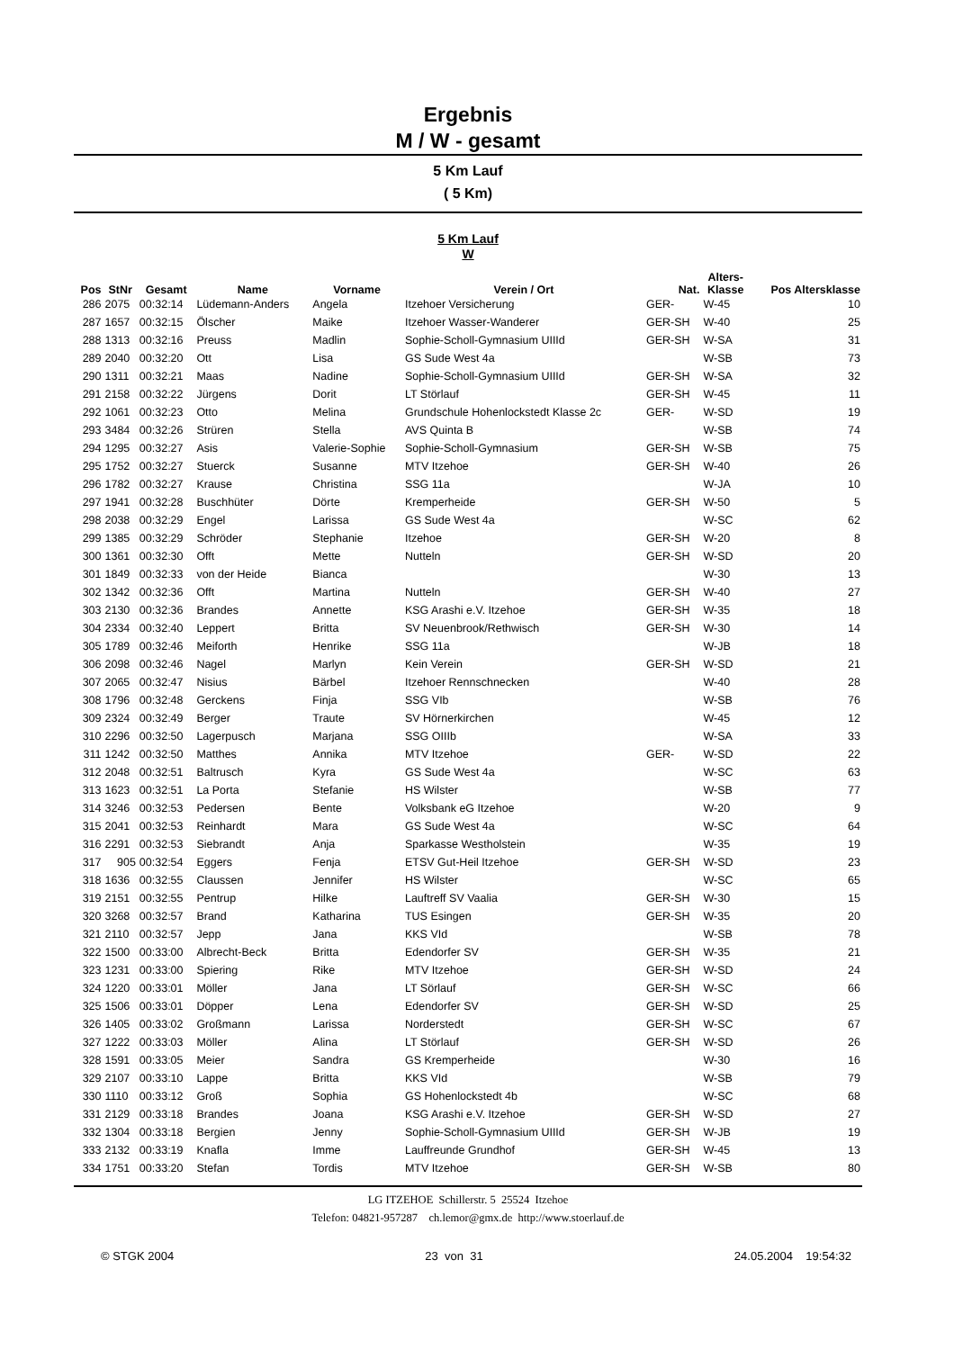Ergebnis
M / W - gesamt
5 Km Lauf
( 5 Km)
5 Km Lauf
W
| Pos | StNr | Gesamt | Name | Vorname | Verein / Ort | Nat. | Alters- Klasse | Pos Altersklasse |
| --- | --- | --- | --- | --- | --- | --- | --- | --- |
| 286 | 2075 | 00:32:14 | Lüdemann-Anders | Angela | Itzehoer Versicherung | GER- | W-45 | 10 |
| 287 | 1657 | 00:32:15 | Ölscher | Maike | Itzehoer Wasser-Wanderer | GER-SH | W-40 | 25 |
| 288 | 1313 | 00:32:16 | Preuss | Madlin | Sophie-Scholl-Gymnasium UIIId | GER-SH | W-SA | 31 |
| 289 | 2040 | 00:32:20 | Ott | Lisa | GS Sude West 4a | | W-SB | 73 |
| 290 | 1311 | 00:32:21 | Maas | Nadine | Sophie-Scholl-Gymnasium UIIId | GER-SH | W-SA | 32 |
| 291 | 2158 | 00:32:22 | Jürgens | Dorit | LT Störlauf | GER-SH | W-45 | 11 |
| 292 | 1061 | 00:32:23 | Otto | Melina | Grundschule Hohenlockstedt Klasse 2c | GER- | W-SD | 19 |
| 293 | 3484 | 00:32:26 | Strüren | Stella | AVS Quinta B | | W-SB | 74 |
| 294 | 1295 | 00:32:27 | Asis | Valerie-Sophie | Sophie-Scholl-Gymnasium | GER-SH | W-SB | 75 |
| 295 | 1752 | 00:32:27 | Stuerck | Susanne | MTV Itzehoe | GER-SH | W-40 | 26 |
| 296 | 1782 | 00:32:27 | Krause | Christina | SSG 11a | | W-JA | 10 |
| 297 | 1941 | 00:32:28 | Buschhüter | Dörte | Kremperheide | GER-SH | W-50 | 5 |
| 298 | 2038 | 00:32:29 | Engel | Larissa | GS Sude West 4a | | W-SC | 62 |
| 299 | 1385 | 00:32:29 | Schröder | Stephanie | Itzehoe | GER-SH | W-20 | 8 |
| 300 | 1361 | 00:32:30 | Offt | Mette | Nutteln | GER-SH | W-SD | 20 |
| 301 | 1849 | 00:32:33 | von der Heide | Bianca | | | W-30 | 13 |
| 302 | 1342 | 00:32:36 | Offt | Martina | Nutteln | GER-SH | W-40 | 27 |
| 303 | 2130 | 00:32:36 | Brandes | Annette | KSG Arashi e.V. Itzehoe | GER-SH | W-35 | 18 |
| 304 | 2334 | 00:32:40 | Leppert | Britta | SV Neuenbrook/Rethwisch | GER-SH | W-30 | 14 |
| 305 | 1789 | 00:32:46 | Meiforth | Henrike | SSG 11a | | W-JB | 18 |
| 306 | 2098 | 00:32:46 | Nagel | Marlyn | Kein Verein | GER-SH | W-SD | 21 |
| 307 | 2065 | 00:32:47 | Nisius | Bärbel | Itzehoer Rennschnecken | | W-40 | 28 |
| 308 | 1796 | 00:32:48 | Gerckens | Finja | SSG VIb | | W-SB | 76 |
| 309 | 2324 | 00:32:49 | Berger | Traute | SV Hörnerkirchen | | W-45 | 12 |
| 310 | 2296 | 00:32:50 | Lagerpusch | Marjana | SSG OIIIb | | W-SA | 33 |
| 311 | 1242 | 00:32:50 | Matthes | Annika | MTV Itzehoe | GER- | W-SD | 22 |
| 312 | 2048 | 00:32:51 | Baltrusch | Kyra | GS Sude West 4a | | W-SC | 63 |
| 313 | 1623 | 00:32:51 | La Porta | Stefanie | HS Wilster | | W-SB | 77 |
| 314 | 3246 | 00:32:53 | Pedersen | Bente | Volksbank eG Itzehoe | | W-20 | 9 |
| 315 | 2041 | 00:32:53 | Reinhardt | Mara | GS Sude West 4a | | W-SC | 64 |
| 316 | 2291 | 00:32:53 | Siebrandt | Anja | Sparkasse Westholstein | | W-35 | 19 |
| 317 | 905 | 00:32:54 | Eggers | Fenja | ETSV Gut-Heil Itzehoe | GER-SH | W-SD | 23 |
| 318 | 1636 | 00:32:55 | Claussen | Jennifer | HS Wilster | | W-SC | 65 |
| 319 | 2151 | 00:32:55 | Pentrup | Hilke | Lauftreff SV Vaalia | GER-SH | W-30 | 15 |
| 320 | 3268 | 00:32:57 | Brand | Katharina | TUS Esingen | GER-SH | W-35 | 20 |
| 321 | 2110 | 00:32:57 | Jepp | Jana | KKS VId | | W-SB | 78 |
| 322 | 1500 | 00:33:00 | Albrecht-Beck | Britta | Edendorfer SV | GER-SH | W-35 | 21 |
| 323 | 1231 | 00:33:00 | Spiering | Rike | MTV Itzehoe | GER-SH | W-SD | 24 |
| 324 | 1220 | 00:33:01 | Möller | Jana | LT Sörlauf | GER-SH | W-SC | 66 |
| 325 | 1506 | 00:33:01 | Döpper | Lena | Edendorfer SV | GER-SH | W-SD | 25 |
| 326 | 1405 | 00:33:02 | Großmann | Larissa | Norderstedt | GER-SH | W-SC | 67 |
| 327 | 1222 | 00:33:03 | Möller | Alina | LT Störlauf | GER-SH | W-SD | 26 |
| 328 | 1591 | 00:33:05 | Meier | Sandra | GS Kremperheide | | W-30 | 16 |
| 329 | 2107 | 00:33:10 | Lappe | Britta | KKS VId | | W-SB | 79 |
| 330 | 1110 | 00:33:12 | Groß | Sophia | GS Hohenlockstedt 4b | | W-SC | 68 |
| 331 | 2129 | 00:33:18 | Brandes | Joana | KSG Arashi e.V. Itzehoe | GER-SH | W-SD | 27 |
| 332 | 1304 | 00:33:18 | Bergien | Jenny | Sophie-Scholl-Gymnasium UIIId | GER-SH | W-JB | 19 |
| 333 | 2132 | 00:33:19 | Knafla | Imme | Lauffreunde Grundhof | GER-SH | W-45 | 13 |
| 334 | 1751 | 00:33:20 | Stefan | Tordis | MTV Itzehoe | GER-SH | W-SB | 80 |
LG ITZEHOE Schillerstr. 5 25524 Itzehoe
Telefon: 04821-957287 ch.lemor@gmx.de http://www.stoerlauf.de
© STGK 2004 23 von 31 24.05.2004 19:54:32